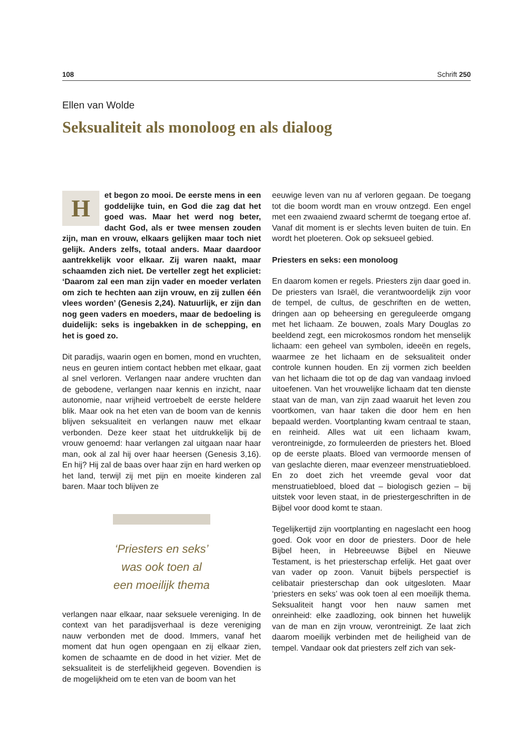108 Schrift 250
Ellen van Wolde
Seksualiteit als monoloog en als dialoog
Het begon zo mooi. De eerste mens in een goddelijke tuin, en God die zag dat het goed was. Maar het werd nog beter, dacht God, als er twee mensen zouden zijn, man en vrouw, elkaars gelijken maar toch niet gelijk. Anders zelfs, totaal anders. Maar daardoor aantrekkelijk voor elkaar. Zij waren naakt, maar schaamden zich niet. De verteller zegt het expliciet: ‘Daarom zal een man zijn vader en moeder verlaten om zich te hechten aan zijn vrouw, en zij zullen één vlees worden’ (Genesis 2,24). Natuurlijk, er zijn dan nog geen vaders en moeders, maar de bedoeling is duidelijk: seks is ingebakken in de schepping, en het is goed zo.
Dit paradijs, waarin ogen en bomen, mond en vruchten, neus en geuren intiem contact hebben met elkaar, gaat al snel verloren. Verlangen naar andere vruchten dan de gebodene, verlangen naar kennis en inzicht, naar autonomie, naar vrijheid vertroebelt de eerste heldere blik. Maar ook na het eten van de boom van de kennis blijven seksualiteit en verlangen nauw met elkaar verbonden. Deze keer staat het uitdrukkelijk bij de vrouw genoemd: haar verlangen zal uitgaan naar haar man, ook al zal hij over haar heersen (Genesis 3,16). En hij? Hij zal de baas over haar zijn en hard werken op het land, terwijl zij met pijn en moeite kinderen zal baren. Maar toch blijven ze
‘Priesters en seks’
was ook toen al
een moeilijk thema
verlangen naar elkaar, naar seksuele vereniging. In de context van het paradijsverhaal is deze vereniging nauw verbonden met de dood. Immers, vanaf het moment dat hun ogen opengaan en zij elkaar zien, komen de schaamte en de dood in het vizier. Met de seksualiteit is de sterfelijkheid gegeven. Bovendien is de mogelijkheid om te eten van de boom van het
eeuwige leven van nu af verloren gegaan. De toegang tot die boom wordt man en vrouw ontzegd. Een engel met een zwaaiend zwaard schermt de toegang ertoe af. Vanaf dit moment is er slechts leven buiten de tuin. En wordt het ploeteren. Ook op seksueel gebied.
Priesters en seks: een monoloog
En daarom komen er regels. Priesters zijn daar goed in. De priesters van Israël, die verantwoordelijk zijn voor de tempel, de cultus, de geschriften en de wetten, dringen aan op beheersing en gereguleerde omgang met het lichaam. Ze bouwen, zoals Mary Douglas zo beeldend zegt, een microkosmos rondom het menselijk lichaam: een geheel van symbolen, ideeën en regels, waarmee ze het lichaam en de seksualiteit onder controle kunnen houden. En zij vormen zich beelden van het lichaam die tot op de dag van vandaag invloed uitoefenen. Van het vrouwelijke lichaam dat ten dienste staat van de man, van zijn zaad waaruit het leven zou voortkomen, van haar taken die door hem en hen bepaald werden. Voortplanting kwam centraal te staan, en reinheid. Alles wat uit een lichaam kwam, verontreinigde, zo formuleerden de priesters het. Bloed op de eerste plaats. Bloed van vermoorde mensen of van geslachte dieren, maar evenzeer menstruatiebloed. En zo doet zich het vreemde geval voor dat menstruatiebloed, bloed dat – biologisch gezien – bij uitstek voor leven staat, in de priestergeschriften in de Bijbel voor dood komt te staan.
Tegelijkertijd zijn voortplanting en nageslacht een hoog goed. Ook voor en door de priesters. Door de hele Bijbel heen, in Hebreeuwse Bijbel en Nieuwe Testament, is het priesterschap erfelijk. Het gaat over van vader op zoon. Vanuit bijbels perspectief is celibatair priesterschap dan ook uitgesloten. Maar ‘priesters en seks’ was ook toen al een moeilijk thema. Seksualiteit hangt voor hen nauw samen met onreinheid: elke zaadlozing, ook binnen het huwelijk van de man en zijn vrouw, verontreinigt. Ze laat zich daarom moeilijk verbinden met de heiligheid van de tempel. Vandaar ook dat priesters zelf zich van sek-